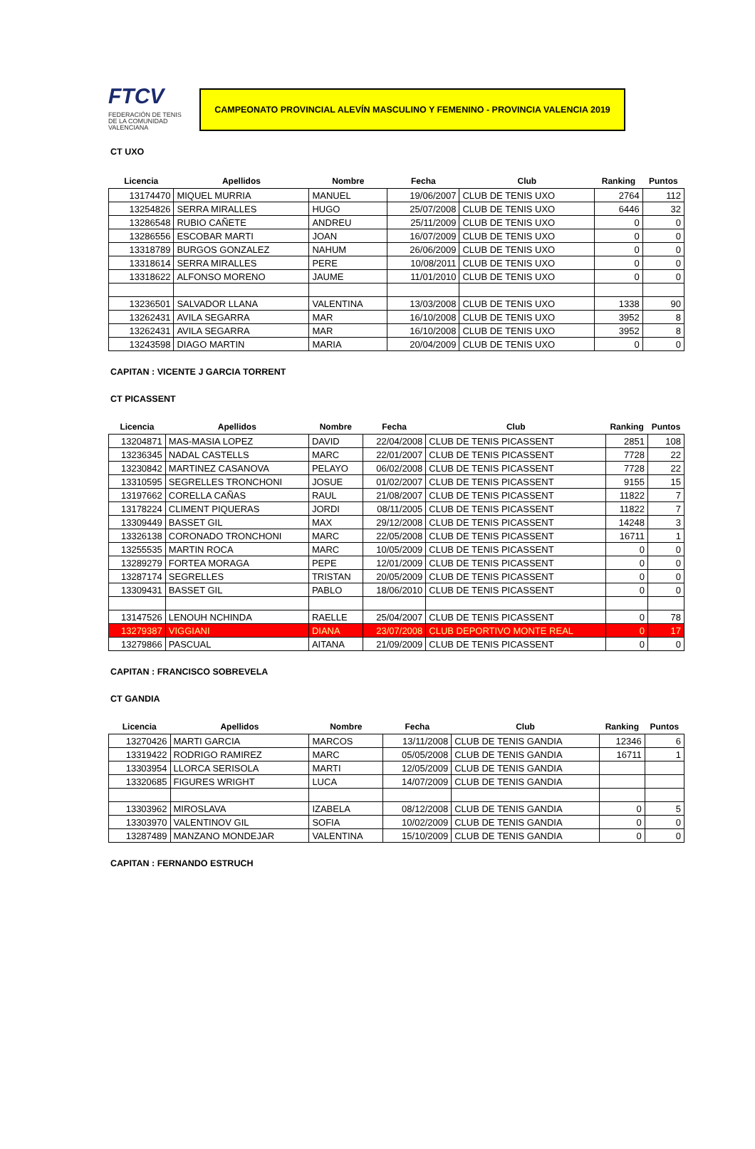FTCV
FEDERACIÓN DE TENIS
DE LA COMUNIDAD VALENCIANA
CAMPEONATO PROVINCIAL ALEVÍN MASCULINO Y FEMENINO - PROVINCIA VALENCIA 2019
CT UXO
| Licencia | Apellidos | Nombre | Fecha | Club | Ranking | Puntos |
| --- | --- | --- | --- | --- | --- | --- |
| 13174470 | MIQUEL MURRIA | MANUEL | 19/06/2007 | CLUB DE TENIS UXO | 2764 | 112 |
| 13254826 | SERRA MIRALLES | HUGO | 25/07/2008 | CLUB DE TENIS UXO | 6446 | 32 |
| 13286548 | RUBIO CAÑETE | ANDREU | 25/11/2009 | CLUB DE TENIS UXO | 0 | 0 |
| 13286556 | ESCOBAR MARTI | JOAN | 16/07/2009 | CLUB DE TENIS UXO | 0 | 0 |
| 13318789 | BURGOS GONZALEZ | NAHUM | 26/06/2009 | CLUB DE TENIS UXO | 0 | 0 |
| 13318614 | SERRA MIRALLES | PERE | 10/08/2011 | CLUB DE TENIS UXO | 0 | 0 |
| 13318622 | ALFONSO MORENO | JAUME | 11/01/2010 | CLUB DE TENIS UXO | 0 | 0 |
| 13236501 | SALVADOR LLANA | VALENTINA | 13/03/2008 | CLUB DE TENIS UXO | 1338 | 90 |
| 13262431 | AVILA SEGARRA | MAR | 16/10/2008 | CLUB DE TENIS UXO | 3952 | 8 |
| 13262431 | AVILA SEGARRA | MAR | 16/10/2008 | CLUB DE TENIS UXO | 3952 | 8 |
| 13243598 | DIAGO MARTIN | MARIA | 20/04/2009 | CLUB DE TENIS UXO | 0 | 0 |
CAPITAN : VICENTE J GARCIA TORRENT
CT PICASSENT
| Licencia | Apellidos | Nombre | Fecha | Club | Ranking | Puntos |
| --- | --- | --- | --- | --- | --- | --- |
| 13204871 | MAS-MASIA LOPEZ | DAVID | 22/04/2008 | CLUB DE TENIS PICASSENT | 2851 | 108 |
| 13236345 | NADAL CASTELLS | MARC | 22/01/2007 | CLUB DE TENIS PICASSENT | 7728 | 22 |
| 13230842 | MARTINEZ CASANOVA | PELAYO | 06/02/2008 | CLUB DE TENIS PICASSENT | 7728 | 22 |
| 13310595 | SEGRELLES TRONCHONI | JOSUE | 01/02/2007 | CLUB DE TENIS PICASSENT | 9155 | 15 |
| 13197662 | CORELLA CAÑAS | RAUL | 21/08/2007 | CLUB DE TENIS PICASSENT | 11822 | 7 |
| 13178224 | CLIMENT PIQUERAS | JORDI | 08/11/2005 | CLUB DE TENIS PICASSENT | 11822 | 7 |
| 13309449 | BASSET GIL | MAX | 29/12/2008 | CLUB DE TENIS PICASSENT | 14248 | 3 |
| 13326138 | CORONADO TRONCHONI | MARC | 22/05/2008 | CLUB DE TENIS PICASSENT | 16711 | 1 |
| 13255535 | MARTIN ROCA | MARC | 10/05/2009 | CLUB DE TENIS PICASSENT | 0 | 0 |
| 13289279 | FORTEA MORAGA | PEPE | 12/01/2009 | CLUB DE TENIS PICASSENT | 0 | 0 |
| 13287174 | SEGRELLES | TRISTAN | 20/05/2009 | CLUB DE TENIS PICASSENT | 0 | 0 |
| 13309431 | BASSET GIL | PABLO | 18/06/2010 | CLUB DE TENIS PICASSENT | 0 | 0 |
| 13147526 | LENOUH NCHINDA | RAELLE | 25/04/2007 | CLUB DE TENIS PICASSENT | 0 | 78 |
| 13279387 | VIGGIANI | DIANA | 23/07/2008 | CLUB DEPORTIVO MONTE REAL | 0 | 17 |
| 13279866 | PASCUAL | AITANA | 21/09/2009 | CLUB DE TENIS PICASSENT | 0 | 0 |
CAPITAN : FRANCISCO SOBREVELA
CT GANDIA
| Licencia | Apellidos | Nombre | Fecha | Club | Ranking | Puntos |
| --- | --- | --- | --- | --- | --- | --- |
| 13270426 | MARTI GARCIA | MARCOS | 13/11/2008 | CLUB DE TENIS GANDIA | 12346 | 6 |
| 13319422 | RODRIGO RAMIREZ | MARC | 05/05/2008 | CLUB DE TENIS GANDIA | 16711 | 1 |
| 13303954 | LLORCA SERISOLA | MARTI | 12/05/2009 | CLUB DE TENIS GANDIA | | |
| 13320685 | FIGURES WRIGHT | LUCA | 14/07/2009 | CLUB DE TENIS GANDIA | | |
| 13303962 | MIROSLAVA | IZABELA | 08/12/2008 | CLUB DE TENIS GANDIA | 0 | 5 |
| 13303970 | VALENTINOV GIL | SOFIA | 10/02/2009 | CLUB DE TENIS GANDIA | 0 | 0 |
| 13287489 | MANZANO MONDEJAR | VALENTINA | 15/10/2009 | CLUB DE TENIS GANDIA | 0 | 0 |
CAPITAN : FERNANDO ESTRUCH